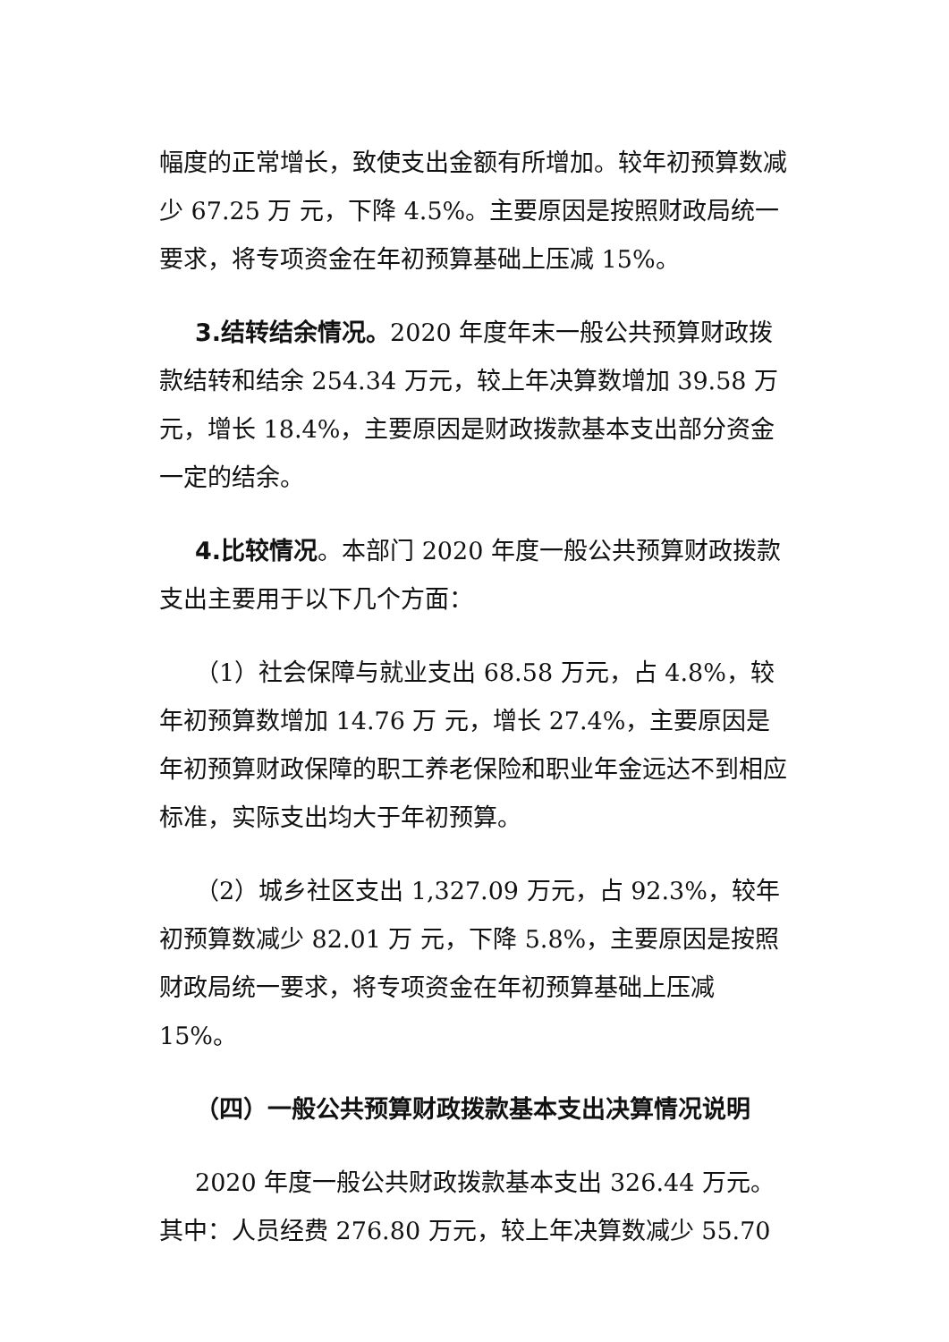幅度的正常增长，致使支出金额有所增加。较年初预算数减少 67.25 万 元，下降 4.5%。主要原因是按照财政局统一要求，将专项资金在年初预算基础上压减 15%。
3.结转结余情况。2020 年度年末一般公共预算财政拨款结转和结余 254.34 万元，较上年决算数增加 39.58 万元，增长 18.4%，主要原因是财政拨款基本支出部分资金一定的结余。
4.比较情况。本部门 2020 年度一般公共预算财政拨款支出主要用于以下几个方面：
（1）社会保障与就业支出 68.58 万元，占 4.8%，较年初预算数增加 14.76 万 元，增长 27.4%，主要原因是年初预算财政保障的职工养老保险和职业年金远达不到相应标准，实际支出均大于年初预算。
（2）城乡社区支出 1,327.09 万元，占 92.3%，较年初预算数减少 82.01 万 元，下降 5.8%，主要原因是按照财政局统一要求，将专项资金在年初预算基础上压减 15%。
（四）一般公共预算财政拨款基本支出决算情况说明
2020 年度一般公共财政拨款基本支出 326.44 万元。其中：人员经费 276.80 万元，较上年决算数减少 55.70